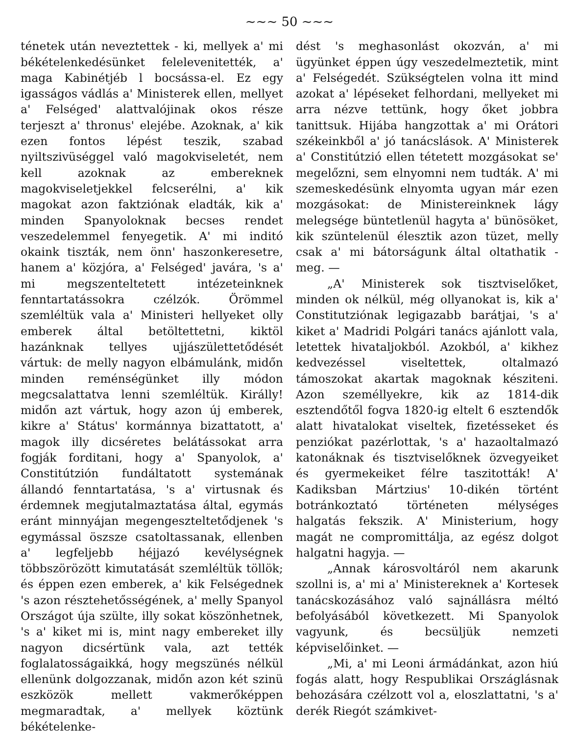~~~ 50 ~~~
ténetek után neveztettek - ki, mellyek a' mi békételenkedésünket felelevenitették, a' maga Kabinétjéb l bocsássa-el. Ez egy igasságos vádlás a' Ministerek ellen, mellyet a' Felséged' alattvalójinak okos része terjeszt a' thronus' elejébe. Azoknak, a' kik ezen fontos lépést teszik, szabad nyiltszivüséggel való magokviseletét, nem kell azoknak az embereknek magokviseletjekkel felcserélni, a' kik magokat azon faktziónak eladták, kik a' minden Spanyoloknak becses rendet veszedelemmel fenyegetik. A' mi inditó okaink tiszták, nem önn' haszonkeresetre, hanem a' közjóra, a' Felséged' javára, 's a' mi megszenteltetett intézeteinknek fenntartatássokra czélzók. Örömmel szemléltük vala a' Ministeri hellyeket olly emberek által betöltettetni, kiktöl hazánknak tellyes ujjászülettetődését vártuk: de melly nagyon elbámulánk, midőn minden reménségünket illy módon megcsalattatva lenni szemléltük. Királly! midőn azt vártuk, hogy azon új emberek, kikre a' Státus' kormánnya bizattatott, a' magok illy dicséretes belátássokat arra fogják forditani, hogy a' Spanyolok, a' Constitútzión fundáltatott systemának állandó fenntartatása, 's a' virtusnak és érdemnek megjutalmaztatása által, egymás eránt minnyájan megengeszteltetődjenek 's egymással öszsze csatoltassanak, ellenben a' legfeljebb héjjazó kevélységnek többszörözött kimutatását szemléltük töllök; és éppen ezen emberek, a' kik Felségednek 's azon résztehetősségének, a' melly Spanyol Országot úja szülte, illy sokat köszönhetnek, 's a' kiket mi is, mint nagy embereket illy nagyon dicsértünk vala, azt tették foglalatosságaikká, hogy megszünés nélkül ellenünk dolgozzanak, midőn azon két szinü eszközök mellett vakmerőképpen megmaradtak, a' mellyek köztünk békételenke-
dést 's meghasonlást okozván, a' mi ügyünket éppen úgy veszedelmeztetik, mint a' Felségedét. Szükségtelen volna itt mind azokat a' lépéseket felhordani, mellyeket mi arra nézve tettünk, hogy őket jobbra tanittsuk. Hijába hangzottak a' mi Orátori székeinkből a' jó tanácslások. A' Ministerek a' Constitútzió ellen tétetett mozgásokat se' megelőzni, sem elnyomni nem tudták. A' mi szemeskedésünk elnyomta ugyan már ezen mozgásokat: de Ministereinknek lágy melegsége büntetlenül hagyta a' bünösöket, kik szüntelenül élesztik azon tüzet, melly csak a' mi bátorságunk által oltathatik - meg. —
„A' Ministerek sok tisztviselőket, minden ok nélkül, még ollyanokat is, kik a' Constitutziónak legigazabb barátjai, 's a' kiket a' Madridi Polgári tanács ajánlott vala, letettek hivataljokból. Azokból, a' kikhez kedvezéssel viseltettek, oltalmazó támoszokat akartak magoknak késziteni. Azon személlyekre, kik az 1814-dik esztendőtől fogva 1820-ig eltelt 6 esztendők alatt hivatalokat viseltek, fizetésseket és penziókat pazérlottak, 's a' hazaoltalmazó katonáknak és tisztviselőknek özvegyeiket és gyermekeiket félre taszitották! A' Kadiksban Mártzius' 10-dikén történt botránkoztató történeten mélységes halgatás fekszik. A' Ministerium, hogy magát ne compromittálja, az egész dolgot halgatni hagyja. —
„Annak károsvoltáról nem akarunk szollni is, a' mi a' Ministereknek a' Kortesek tanácskozásához való sajnállásra méltó befolyásából következett. Mi Spanyolok vagyunk, és becsüljük nemzeti képviselőinket. —
„Mi, a' mi Leoni ármádánkat, azon hiú fogás alatt, hogy Respublikai Országlásnak behozására czélzott vol a, eloszlattatni, 's a' derék Riegót számkivet-